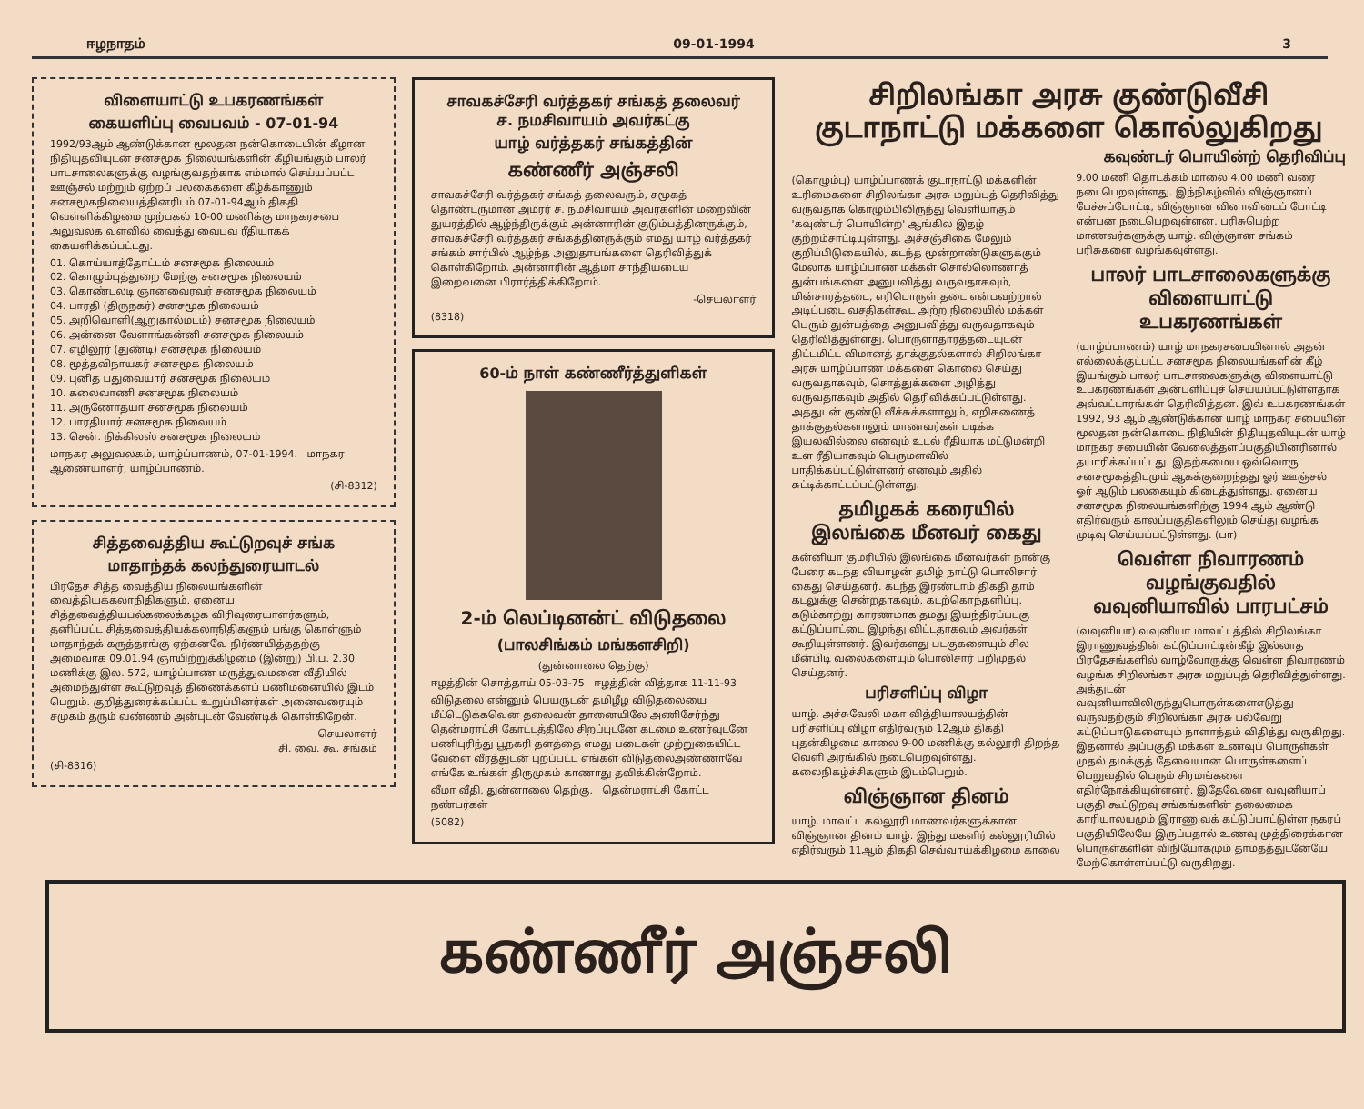ஈழநாதம் 09-01-1994 3
விளையாட்டு உபகரணங்கள்
கையளிப்பு வைபவம் - 07-01-94
1992/93ஆம் ஆண்டுக்கான மூலதன நன்கொடையின் கீழான நிதியுதவியுடன் சனசமூக நிலையங்களின் கீழியங்கும் பாலர் பாடசாலைகளுக்கு வழங்குவதற்காக எம்மால் செய்யப்பட்ட ஊஞ்சல் மற்றும் ஏற்றப் பலகைகளை கீழ்க்காணும் சனசமூகநிலையத்தினரிடம் 07-01-94ஆம் திகதி வெள்ளிக்கிழமை முற்பகல் 10-00 மணிக்கு மாநகரசபை அலுவலக வளவில் வைத்து வைபவ ரீதியாகக் கையளிக்கப்பட்டது.
01. கொய்யாத்தோட்டம் சனசமூக நிலையம்
02. கொழும்புத்துறை மேற்கு சனசமூக நிலையம்
03. கொண்டலடி ஞானவைரவர் சனசமூக நிலையம்
04. பாரதி (திருநகர்) சனசமூக நிலையம்
05. அறிவொளி(ஆறுகால்மடம்) சனசமூக நிலையம்
06. அன்னை வேளாங்கன்னி சனசமூக நிலையம்
07. எழிலூர் (துண்டி) சனசமூக நிலையம்
08. மூத்தவிநாயகர் சனசமூக நிலையம்
09. புனித பதுவையார் சனசமூக நிலையம்
10. கலைவாணி சனசமூக நிலையம்
11. அருணோதயா சனசமூக நிலையம்
12. பாரதியார் சனசமூக நிலையம்
13. சென். நிக்கிலஸ் சனசமூக நிலையம்
மாநகர அலுவலகம், யாழ்ப்பாணம், 07-01-1994. மாநகர ஆணையாளர், யாழ்ப்பாணம்.
(சி-8312)
சித்தவைத்திய கூட்டுறவுச் சங்க
மாதாந்தக் கலந்துரையாடல்
பிரதேச சித்த வைத்திய நிலையங்களின் வைத்தியக்கலாநிதிகளும், ஏனைய சித்தவைத்தியபல்கலைக்கழக விரிவுரையாளர்களும், தனிப்பட்ட சித்தவைத்தியக்கலாநிதிகளும் பங்கு கொள்ளும் மாதாந்தக் கருத்தரங்கு ஏற்கனவே நிர்ணயித்ததற்கு அமைவாக 09.01.94 ஞாயிற்றுக்கிழமை (இன்று) பி.ப. 2.30 மணிக்கு இல. 572, யாழ்ப்பாண மருத்துவமனை வீதியில் அமைந்துள்ள கூட்டுறவுத் திணைக்களப் பணிமனையில் இடம் பெறும். குறித்துரைக்கப்பட்ட உறுப்பினர்கள் அனைவரையும் சமுகம் தரும் வண்ணம் அன்புடன் வேண்டிக் கொள்கிறேன்.
செயலாளர்
சி. வை. கூ. சங்கம்
(சி-8316)
சாவகச்சேரி வர்த்தகர் சங்கத் தலைவர்
ச. நமசிவாயம் அவர்கட்கு
யாழ் வர்த்தகர் சங்கத்தின்
கண்ணீர் அஞ்சலி
சாவகச்சேரி வர்த்தகர் சங்கத் தலைவரும், சமூகத் தொண்டருமான அமரர் ச. நமசிவாயம் அவர்களின் மறைவின் துயரத்தில் ஆழ்ந்திருக்கும் அன்னாரின் குடும்பத்தினருக்கும், சாவகச்சேரி வர்த்தகர் சங்கத்தினருக்கும் எமது யாழ் வர்த்தகர் சங்கம் சார்பில் ஆழ்ந்த அனுதாபங்களை தெரிவித்துக் கொள்கிறோம். அன்னாரின் ஆத்மா சாந்தியடைய இறைவனை பிரார்த்திக்கிறோம்.
-செயலாளர்
(8318)
60-ம் நாள் கண்ணீர்த்துளிகள்
2-ம் லெப்டினன்ட் விடுதலை
(பாலசிங்கம் மங்களசிறி)
(துன்னாலை தெற்கு)
ஈழத்தின் சொத்தாய் 05-03-75 ஈழத்தின் வித்தாக 11-11-93
விடுதலை என்னும் பெயருடன் தமிழீழ விடுதலையை மீட்டெடுக்கவென தலைவன் தானையிலே அணிசேர்ந்து தென்மராட்சி கோட்டத்திலே சிறப்புடனே கடமை உணர்வுடனே பணிபுரிந்து பூநகரி தளத்தை எமது படைகள் முற்றுகையிட்ட வேளை வீரத்துடன் புறப்பட்ட எங்கள் விடுதலைஅண்ணாவே எங்கே உங்கள் திருமுகம் காணாது தவிக்கின்றோம்.
லீமா வீதி, துன்னாலை தெற்கு. தென்மராட்சி கோட்ட நண்பர்கள்
(5082)
சிறிலங்கா அரசு குண்டுவீசி
குடாநாட்டு மக்களை கொல்லுகிறது
கவுண்டர் பொயின்ற் தெரிவிப்பு
(கொழும்பு) யாழ்ப்பாணக் குடாநாட்டு மக்களின் உரிமைகளை சிறிலங்கா அரசு மறுப்புத் தெரிவித்து வருவதாக கொழும்பிலிருந்து வெளியாகும் 'கவுண்டர் பொயின்ற்' ஆங்கில இதழ் குற்றம்சாட்டியுள்ளது. அச்சஞ்சிகை மேலும் குறிப்பிடுகையில், கடந்த மூன்றாண்டுகளுக்கும் மேலாக யாழ்ப்பாண மக்கள் சொல்லொணாத் துன்பங்களை அனுபவித்து வருவதாகவும், மின்சாரத்தடை, எரிபொருள் தடை என்பவற்றால் அடிப்படை வசதிகள்கூட அற்ற நிலையில் மக்கள் பெரும் துன்பத்தை அனுபவித்து வருவதாகவும் தெரிவித்துள்ளது. பொருளாதாரத்தடையுடன் திட்டமிட்ட விமானத் தாக்குதல்களால் சிறிலங்கா அரசு யாழ்ப்பாண மக்களை கொலை செய்து வருவதாகவும், சொத்துக்களை அழித்து வருவதாகவும் அதில் தெரிவிக்கப்பட்டுள்ளது. அத்துடன் குண்டு வீச்சுக்களாலும், எறிகணைத் தாக்குதல்களாலும் மாணவர்கள் படிக்க இயலவில்லை எனவும் உடல் ரீதியாக மட்டுமன்றி உள ரீதியாகவும் பெருமளவில் பாதிக்கப்பட்டுள்ளனர் எனவும் அதில் சுட்டிக்காட்டப்பட்டுள்ளது.
தமிழகக் கரையில்
இலங்கை மீனவர் கைது
கன்னியா குமரியில் இலங்கை மீனவர்கள் நான்கு பேரை கடந்த வியாழன் தமிழ் நாட்டு பொலிசார் கைது செய்தனர். கடந்த இரண்டாம் திகதி தாம் கடலுக்கு சென்றதாகவும், கடற்கொந்தளிப்பு, கடும்காற்று காரணமாக தமது இயந்திரப்படகு கட்டுப்பாட்டை இழந்து விட்டதாகவும் அவர்கள் கூறியுள்ளனர். இவர்களது படகுகளையும் சில மீன்பிடி வலைகளையும் பொலிசார் பறிமுதல் செய்தனர்.
பரிசளிப்பு விழா
யாழ். அச்சுவேலி மகா வித்தியாலயத்தின் பரிசளிப்பு விழா எதிர்வரும் 12ஆம் திகதி புதன்கிழமை காலை 9-00 மணிக்கு கல்லூரி திறந்த வெளி அரங்கில் நடைபெறவுள்ளது. கலைநிகழ்ச்சிகளும் இடம்பெறும்.
விஞ்ஞான தினம்
யாழ். மாவட்ட கல்லூரி மாணவர்களுக்கான விஞ்ஞான தினம் யாழ். இந்து மகளிர் கல்லூரியில் எதிர்வரும் 11ஆம் திகதி செவ்வாய்க்கிழமை காலை 9.00 மணி தொடக்கம் மாலை 4.00 மணி வரை நடைபெறவுள்ளது. இந்நிகழ்வில் விஞ்ஞானப் பேச்சுப்போட்டி, விஞ்ஞான வினாவிடைப் போட்டி என்பன நடைபெறவுள்ளன. பரிசுபெற்ற மாணவர்களுக்கு யாழ். விஞ்ஞான சங்கம் பரிசுகளை வழங்கவுள்ளது.
பாலர் பாடசாலைகளுக்கு
விளையாட்டு உபகரணங்கள்
(யாழ்ப்பாணம்) யாழ் மாநகரசபையினால் அதன் எல்லைக்குட்பட்ட சனசமூக நிலையங்களின் கீழ் இயங்கும் பாலர் பாடசாலைகளுக்கு விளையாட்டு உபகரணங்கள் அன்பளிப்புச் செய்யப்பட்டுள்ளதாக அவ்வட்டாரங்கள் தெரிவித்தன. இவ் உபகரணங்கள் 1992, 93 ஆம் ஆண்டுக்கான யாழ் மாநகர சபையின் மூலதன நன்கொடை நிதியின் நிதியுதவியுடன் யாழ் மாநகர சபையின் வேலைத்தளப்பகுதியினரினால் தயாரிக்கப்பட்டது. இதற்கமைய ஒவ்வொரு சனசமூகத்திடமும் ஆகக்குறைந்தது ஓர் ஊஞ்சல் ஓர் ஆடும் பலகையும் கிடைத்துள்ளது. ஏனைய சனசமூக நிலையங்களிற்கு 1994 ஆம் ஆண்டு எதிர்வரும் காலப்பகுதிகளிலும் செய்து வழங்க முடிவு செய்யப்பட்டுள்ளது. (பா)
வெள்ள நிவாரணம் வழங்குவதில்
வவுனியாவில் பாரபட்சம்
(வவுனியா) வவுனியா மாவட்டத்தில் சிறிலங்கா இராணுவத்தின் கட்டுப்பாட்டின்கீழ் இல்லாத பிரதேசங்களில் வாழ்வோருக்கு வெள்ள நிவாரணம் வழங்க சிறிலங்கா அரசு மறுப்புத் தெரிவித்துள்ளது. அத்துடன் வவுனியாவிலிருந்துபொருள்களைஎடுத்து வருவதற்கும் சிறிலங்கா அரசு பல்வேறு கட்டுப்பாடுகளையும் நாளாந்தம் விதித்து வருகிறது. இதனால் அப்பகுதி மக்கள் உணவுப் பொருள்கள் முதல் தமக்குத் தேவையான பொருள்களைப் பெறுவதில் பெரும் சிரமங்களை எதிர்நோக்கியுள்ளனர். இதேவேளை வவுனியாப் பகுதி கூட்டுறவு சங்கங்களின் தலைமைக் காரியாலயமும் இராணுவக் கட்டுப்பாட்டுள்ள நகரப் பகுதியிலேயே இருப்பதால் உணவு முத்திரைக்கான பொருள்களின் விநியோகமும் தாமதத்துடனேயே மேற்கொள்ளப்பட்டு வருகிறது.
கண்ணீர் அஞ்சலி